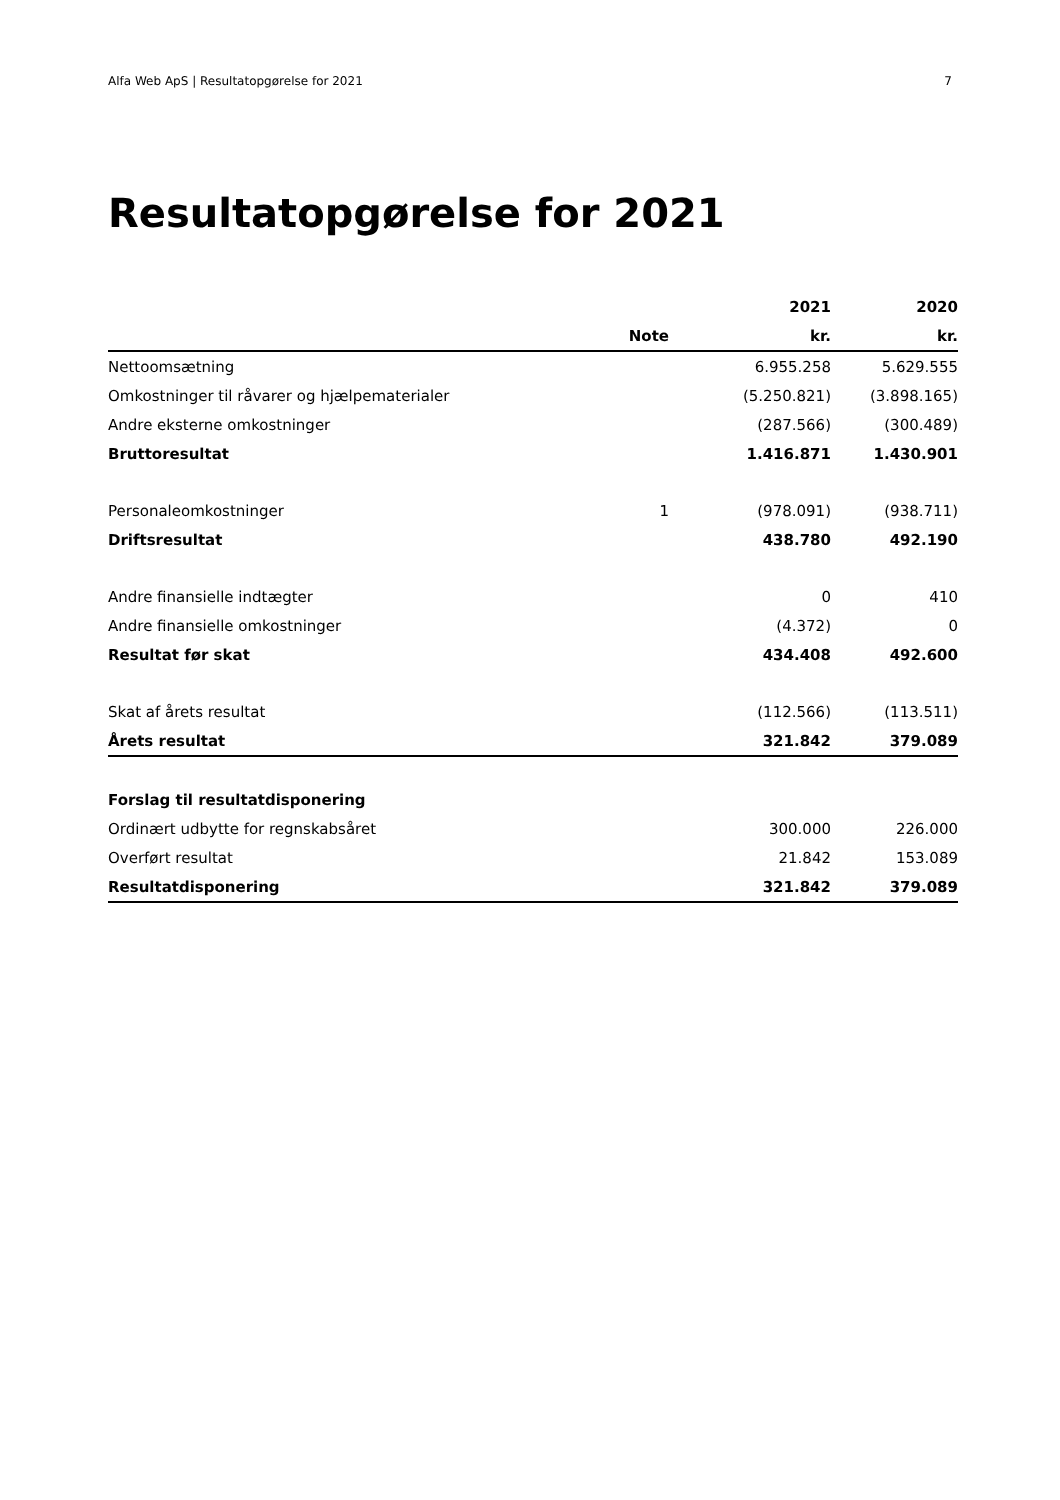Alfa Web ApS | Resultatopgørelse for 2021 7
Resultatopgørelse for 2021
| | | 2021 | 2020 |
| --- | --- | --- | --- |
| | Note | kr. | kr. |
| Nettoomsætning | | 6.955.258 | 5.629.555 |
| Omkostninger til råvarer og hjælpematerialer | | (5.250.821) | (3.898.165) |
| Andre eksterne omkostninger | | (287.566) | (300.489) |
| Bruttoresultat | | 1.416.871 | 1.430.901 |
| Personaleomkostninger | 1 | (978.091) | (938.711) |
| Driftsresultat | | 438.780 | 492.190 |
| Andre finansielle indtægter | | 0 | 410 |
| Andre finansielle omkostninger | | (4.372) | 0 |
| Resultat før skat | | 434.408 | 492.600 |
| Skat af årets resultat | | (112.566) | (113.511) |
| Årets resultat | | 321.842 | 379.089 |
| Forslag til resultatdisponering | | | |
| Ordinært udbytte for regnskabsåret | | 300.000 | 226.000 |
| Overført resultat | | 21.842 | 153.089 |
| Resultatdisponering | | 321.842 | 379.089 |